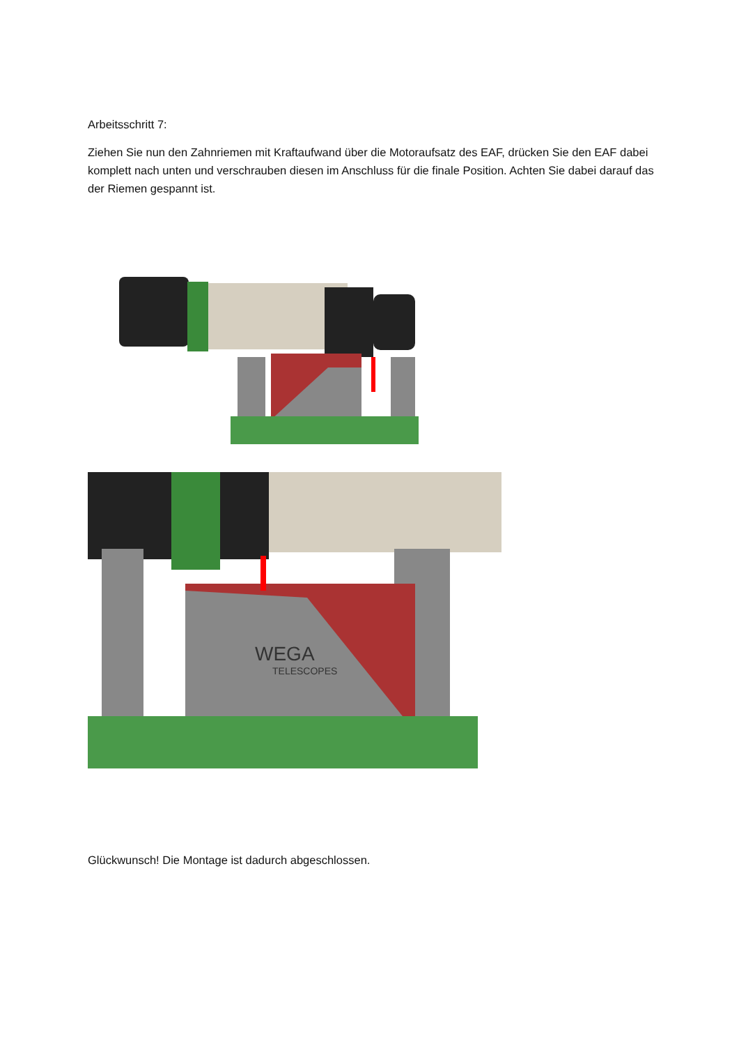Arbeitsschritt 7:
Ziehen Sie nun den Zahnriemen mit Kraftaufwand über die Motoraufsatz des EAF, drücken Sie den EAF dabei komplett nach unten und verschrauben diesen im Anschluss für die finale Position. Achten Sie dabei darauf das der Riemen gespannt ist.
WEGA
TELESCOPES
Glückwunsch! Die Montage ist dadurch abgeschlossen.